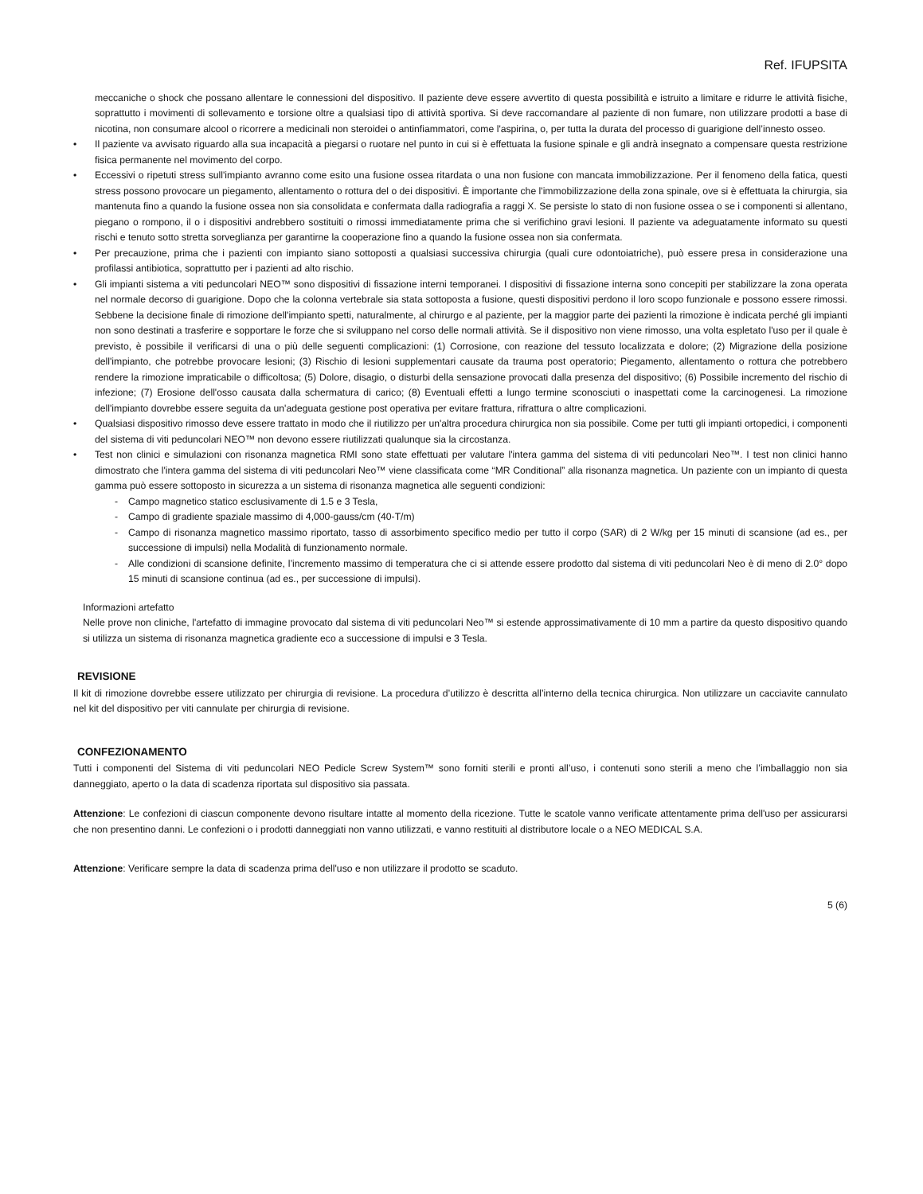Ref. IFUPSITA
meccaniche o shock che possano allentare le connessioni del dispositivo. Il paziente deve essere avvertito di questa possibilità e istruito a limitare e ridurre le attività fisiche, soprattutto i movimenti di sollevamento e torsione oltre a qualsiasi tipo di attività sportiva. Si deve raccomandare al paziente di non fumare, non utilizzare prodotti a base di nicotina, non consumare alcool o ricorrere a medicinali non steroidei o antinfiammatori, come l'aspirina, o, per tutta la durata del processo di guarigione dell’innesto osseo.
• Il paziente va avvisato riguardo alla sua incapacità a piegarsi o ruotare nel punto in cui si è effettuata la fusione spinale e gli andrà insegnato a compensare questa restrizione fisica permanente nel movimento del corpo.
• Eccessivi o ripetuti stress sull'impianto avranno come esito una fusione ossea ritardata o una non fusione con mancata immobilizzazione. Per il fenomeno della fatica, questi stress possono provocare un piegamento, allentamento o rottura del o dei dispositivi. È importante che l'immobilizzazione della zona spinale, ove si è effettuata la chirurgia, sia mantenuta fino a quando la fusione ossea non sia consolidata e confermata dalla radiografia a raggi X. Se persiste lo stato di non fusione ossea o se i componenti si allentano, piegano o rompono, il o i dispositivi andrebbero sostituiti o rimossi immediatamente prima che si verifichino gravi lesioni. Il paziente va adeguatamente informato su questi rischi e tenuto sotto stretta sorveglianza per garantirne la cooperazione fino a quando la fusione ossea non sia confermata.
• Per precauzione, prima che i pazienti con impianto siano sottoposti a qualsiasi successiva chirurgia (quali cure odontoiatriche), può essere presa in considerazione una profilassi antibiotica, soprattutto per i pazienti ad alto rischio.
• Gli impianti sistema a viti peduncolari NEO™ sono dispositivi di fissazione interni temporanei. I dispositivi di fissazione interna sono concepiti per stabilizzare la zona operata nel normale decorso di guarigione. Dopo che la colonna vertebrale sia stata sottoposta a fusione, questi dispositivi perdono il loro scopo funzionale e possono essere rimossi. Sebbene la decisione finale di rimozione dell'impianto spetti, naturalmente, al chirurgo e al paziente, per la maggior parte dei pazienti la rimozione è indicata perché gli impianti non sono destinati a trasferire e sopportare le forze che si sviluppano nel corso delle normali attività. Se il dispositivo non viene rimosso, una volta espletato l'uso per il quale è previsto, è possibile il verificarsi di una o più delle seguenti complicazioni: (1) Corrosione, con reazione del tessuto localizzata e dolore; (2) Migrazione della posizione dell'impianto, che potrebbe provocare lesioni; (3) Rischio di lesioni supplementari causate da trauma post operatorio; Piegamento, allentamento o rottura che potrebbero rendere la rimozione impraticabile o difficoltosa; (5) Dolore, disagio, o disturbi della sensazione provocati dalla presenza del dispositivo; (6) Possibile incremento del rischio di infezione; (7) Erosione dell'osso causata dalla schermatura di carico; (8) Eventuali effetti a lungo termine sconosciuti o inaspettati come la carcinogenesi. La rimozione dell'impianto dovrebbe essere seguita da un'adeguata gestione post operativa per evitare frattura, rifrattura o altre complicazioni.
• Qualsiasi dispositivo rimosso deve essere trattato in modo che il riutilizzo per un'altra procedura chirurgica non sia possibile. Come per tutti gli impianti ortopedici, i componenti del sistema di viti peduncolari NEO™ non devono essere riutilizzati qualunque sia la circostanza.
• Test non clinici e simulazioni con risonanza magnetica RMI sono state effettuati per valutare l'intera gamma del sistema di viti peduncolari Neo™. I test non clinici hanno dimostrato che l'intera gamma del sistema di viti peduncolari Neo™ viene classificata come “MR Conditional” alla risonanza magnetica. Un paziente con un impianto di questa gamma può essere sottoposto in sicurezza a un sistema di risonanza magnetica alle seguenti condizioni:
- Campo magnetico statico esclusivamente di 1.5 e 3 Tesla,
- Campo di gradiente spaziale massimo di 4,000-gauss/cm (40-T/m)
- Campo di risonanza magnetico massimo riportato, tasso di assorbimento specifico medio per tutto il corpo (SAR) di 2 W/kg per 15 minuti di scansione (ad es., per successione di impulsi) nella Modalità di funzionamento normale.
- Alle condizioni di scansione definite, l’incremento massimo di temperatura che ci si attende essere prodotto dal sistema di viti peduncolari Neo è di meno di 2.0° dopo 15 minuti di scansione continua (ad es., per successione di impulsi).
Informazioni artefatto
Nelle prove non cliniche, l'artefatto di immagine provocato dal sistema di viti peduncolari Neo™ si estende approssimativamente di 10 mm a partire da questo dispositivo quando si utilizza un sistema di risonanza magnetica gradiente eco a successione di impulsi e 3 Tesla.
REVISIONE
Il kit di rimozione dovrebbe essere utilizzato per chirurgia di revisione. La procedura d’utilizzo è descritta all’interno della tecnica chirurgica. Non utilizzare un cacciavite cannulato nel kit del dispositivo per viti cannulate per chirurgia di revisione.
CONFEZIONAMENTO
Tutti i componenti del Sistema di viti peduncolari NEO Pedicle Screw System™ sono forniti sterili e pronti all’uso, i contenuti sono sterili a meno che l’imballaggio non sia danneggiato, aperto o la data di scadenza riportata sul dispositivo sia passata.
Attenzione: Le confezioni di ciascun componente devono risultare intatte al momento della ricezione. Tutte le scatole vanno verificate attentamente prima dell'uso per assicurarsi che non presentino danni. Le confezioni o i prodotti danneggiati non vanno utilizzati, e vanno restituiti al distributore locale o a NEO MEDICAL S.A.
Attenzione: Verificare sempre la data di scadenza prima dell'uso e non utilizzare il prodotto se scaduto.
5 (6)